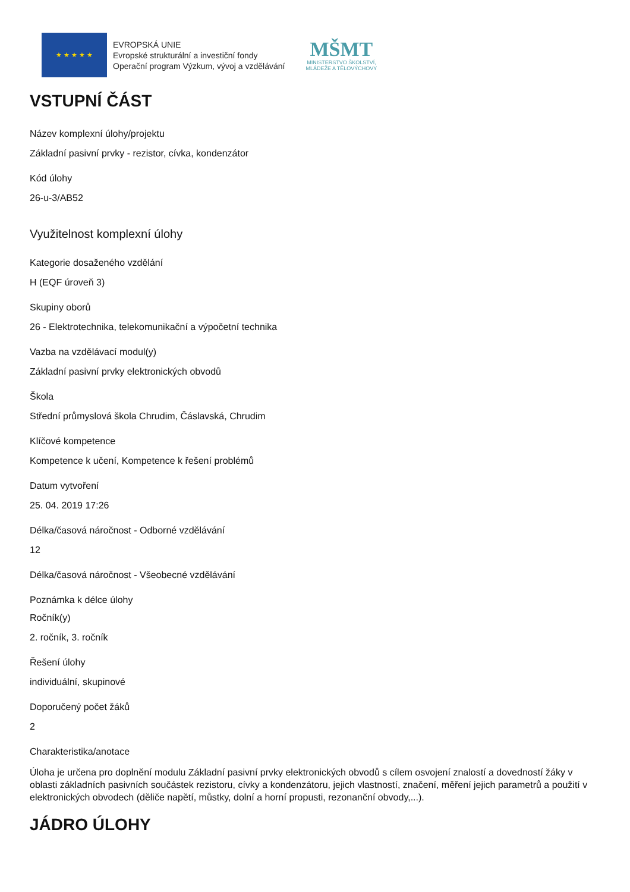★ ★ ★ ★ ★
EVROPSKÁ UNIE
Evropské strukturální a investiční fondy
Operační program Výzkum, vývoj a vzdělávání
MŠMT
MINISTERSTVO ŠKOLSTVÍ,
MLÁDEŽE A TĚLOVÝCHOVY
VSTUPNÍ ČÁST
Název komplexní úlohy/projektu
Základní pasivní prvky - rezistor, cívka, kondenzátor
Kód úlohy
26-u-3/AB52
Využitelnost komplexní úlohy
Kategorie dosaženého vzdělání
H (EQF úroveň 3)
Skupiny oborů
26 - Elektrotechnika, telekomunikační a výpočetní technika
Vazba na vzdělávací modul(y)
Základní pasivní prvky elektronických obvodů
Škola
Střední průmyslová škola Chrudim, Čáslavská, Chrudim
Klíčové kompetence
Kompetence k učení, Kompetence k řešení problémů
Datum vytvoření
25. 04. 2019 17:26
Délka/časová náročnost - Odborné vzdělávání
12
Délka/časová náročnost - Všeobecné vzdělávání
Poznámka k délce úlohy
Ročník(y)
2. ročník, 3. ročník
Řešení úlohy
individuální, skupinové
Doporučený počet žáků
2
Charakteristika/anotace
Úloha je určena pro doplnění modulu Základní pasivní prvky elektronických obvodů s cílem osvojení znalostí a dovedností žáky v oblasti základních pasivních součástek rezistoru, cívky a kondenzátoru, jejich vlastností, značení, měření jejich parametrů a použití v elektronických obvodech (děliče napětí, můstky, dolní a horní propusti, rezonanční obvody,...).
JÁDRO ÚLOHY